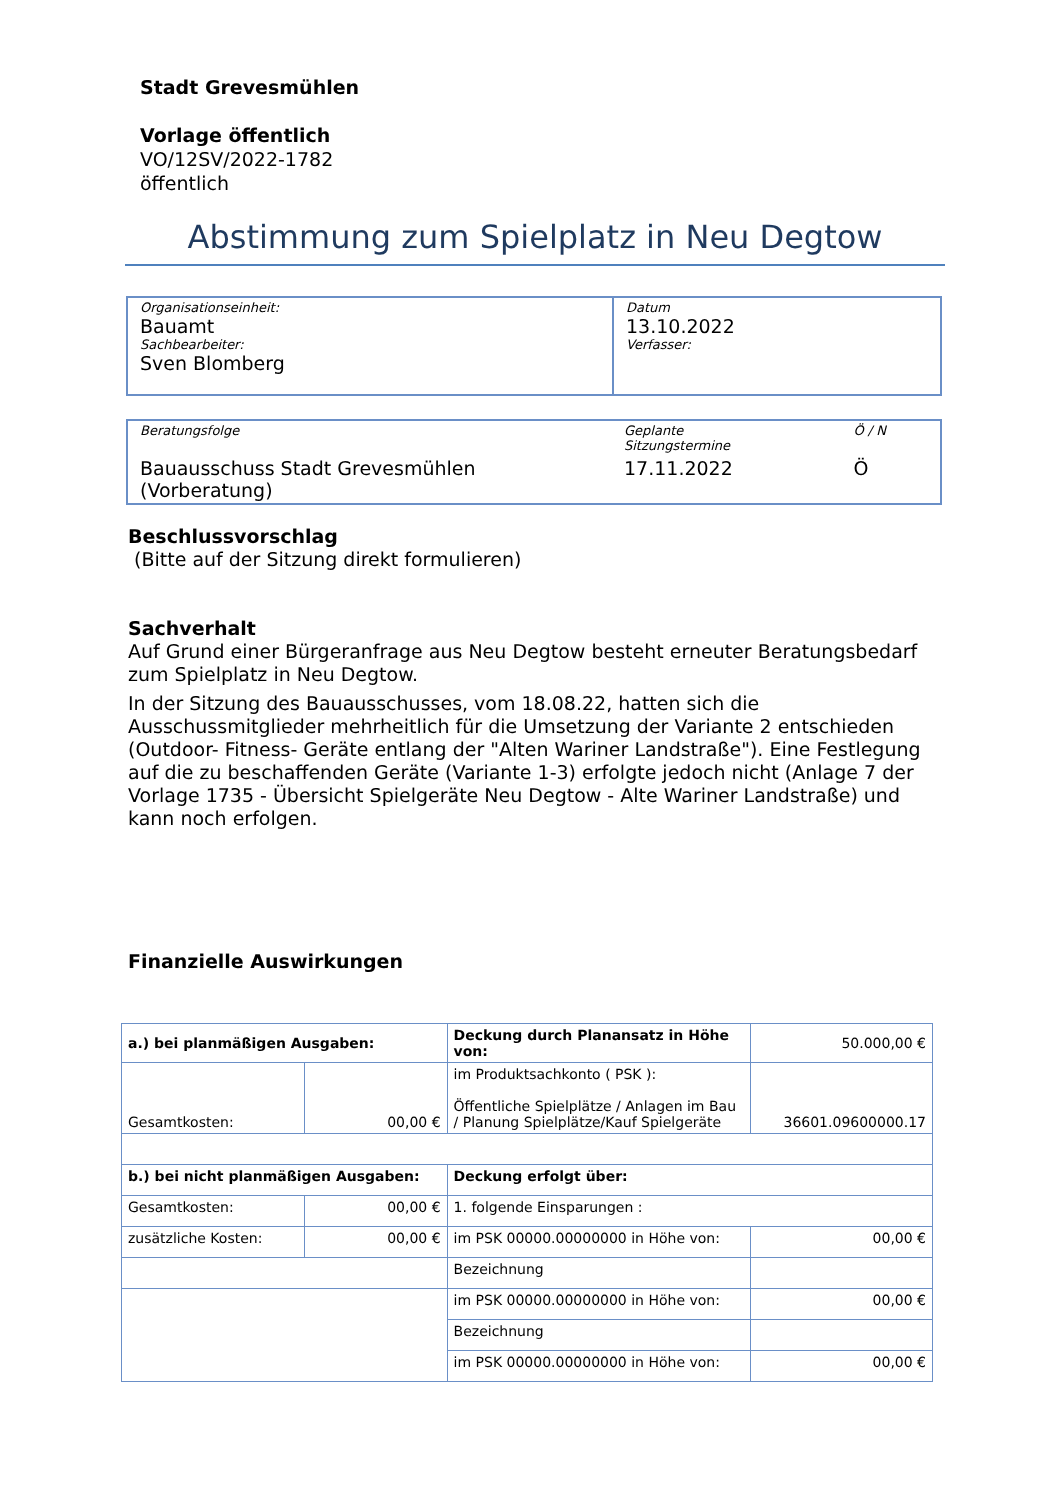Stadt Grevesmühlen
Vorlage öffentlich
VO/12SV/2022-1782
öffentlich
Abstimmung zum Spielplatz in Neu Degtow
| Organisationseinheit: Bauamt Sachbearbeiter: Sven Blomberg | Datum 13.10.2022 Verfasser: |
| Beratungsfolge | Geplante Sitzungstermine | Ö / N |
| Bauausschuss Stadt Grevesmühlen (Vorberatung) | 17.11.2022 | Ö |
Beschlussvorschlag
(Bitte auf der Sitzung direkt formulieren)
Sachverhalt
Auf Grund einer Bürgeranfrage aus Neu Degtow besteht erneuter Beratungsbedarf zum Spielplatz in Neu Degtow.
In der Sitzung des Bauausschusses, vom 18.08.22, hatten sich die Ausschussmitglieder mehrheitlich für die Umsetzung der Variante 2 entschieden (Outdoor- Fitness- Geräte entlang der "Alten Wariner Landstraße"). Eine Festlegung auf die zu beschaffenden Geräte (Variante 1-3) erfolgte jedoch nicht (Anlage 7 der Vorlage 1735 - Übersicht Spielgeräte Neu Degtow - Alte Wariner Landstraße) und kann noch erfolgen.
Finanzielle Auswirkungen
| a.) bei planmäßigen Ausgaben: | | Deckung durch Planansatz in Höhe von: | 50.000,00 € |
| Gesamtkosten: | 00,00 € | im Produktsachkonto ( PSK ): Öffentliche Spielplätze / Anlagen im Bau / Planung Spielplätze/Kauf Spielgeräte | 36601.09600000.17 |
| b.) bei nicht planmäßigen Ausgaben: | | Deckung erfolgt über: | |
| Gesamtkosten: | 00,00 € | 1. folgende Einsparungen : | |
| zusätzliche Kosten: | 00,00 € | im PSK 00000.00000000 in Höhe von: | 00,00 € |
| | | Bezeichnung | |
| | | im PSK 00000.00000000 in Höhe von: | 00,00 € |
| | | Bezeichnung | |
| | | im PSK 00000.00000000 in Höhe von: | 00,00 € |